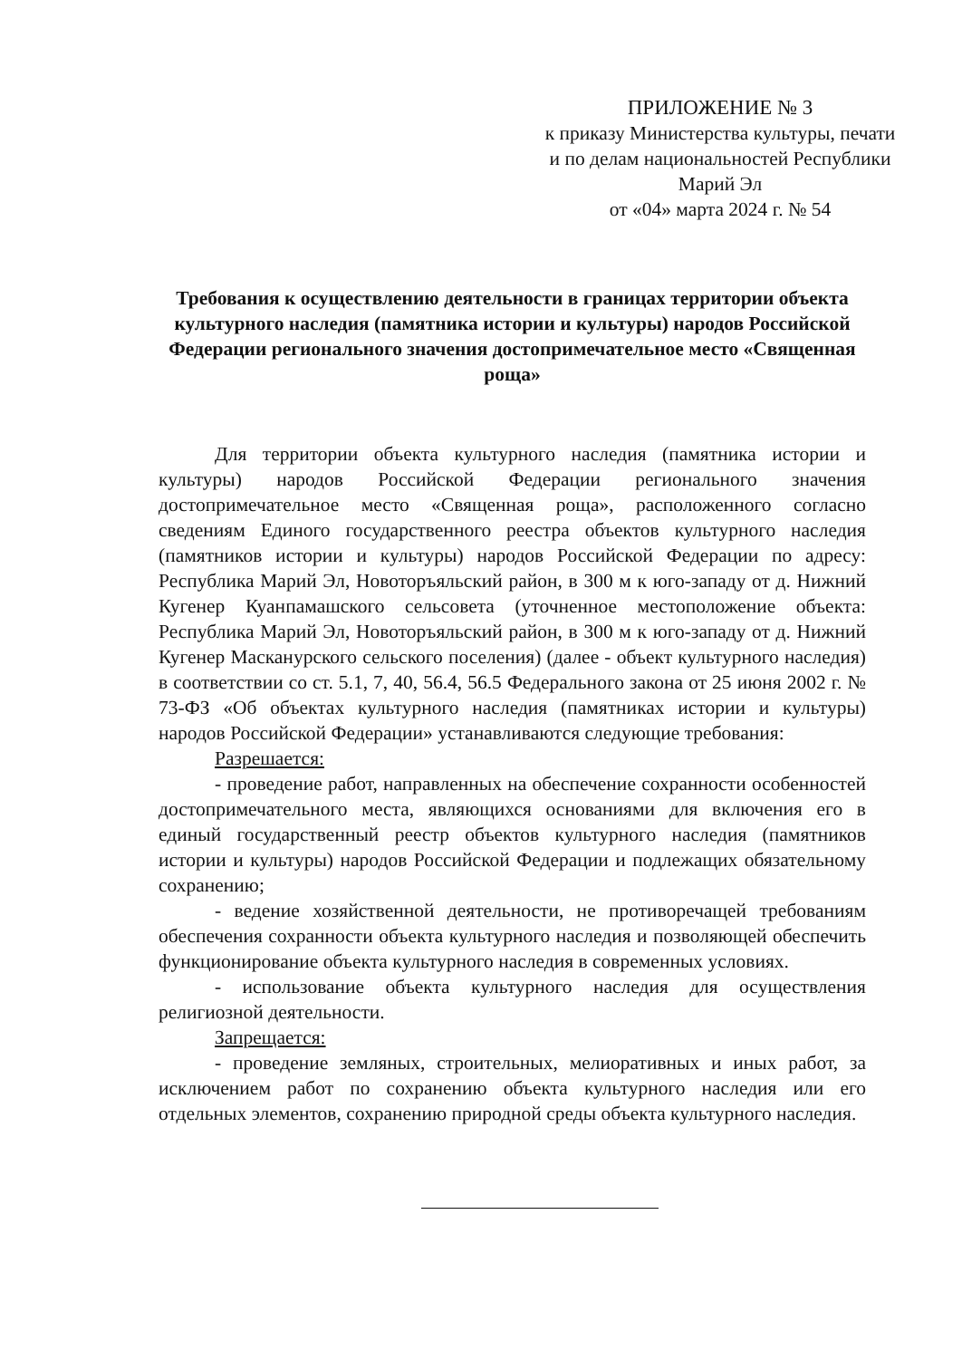ПРИЛОЖЕНИЕ № 3
к приказу Министерства культуры, печати и по делам национальностей Республики Марий Эл
от «04» марта 2024 г. № 54
Требования к осуществлению деятельности в границах территории объекта культурного наследия (памятника истории и культуры) народов Российской Федерации регионального значения достопримечательное место «Священная роща»
Для территории объекта культурного наследия (памятника истории и культуры) народов Российской Федерации регионального значения достопримечательное место «Священная роща», расположенного согласно сведениям Единого государственного реестра объектов культурного наследия (памятников истории и культуры) народов Российской Федерации по адресу: Республика Марий Эл, Новоторъяльский район, в 300 м к юго-западу от д. Нижний Кугенер Куанпамашского сельсовета (уточненное местоположение объекта: Республика Марий Эл, Новоторъяльский район, в 300 м к юго-западу от д. Нижний Кугенер Масканурского сельского поселения) (далее - объект культурного наследия) в соответствии со ст. 5.1, 7, 40, 56.4, 56.5 Федерального закона от 25 июня 2002 г. № 73-ФЗ «Об объектах культурного наследия (памятниках истории и культуры) народов Российской Федерации» устанавливаются следующие требования:
Разрешается:
- проведение работ, направленных на обеспечение сохранности особенностей достопримечательного места, являющихся основаниями для включения его в единый государственный реестр объектов культурного наследия (памятников истории и культуры) народов Российской Федерации и подлежащих обязательному сохранению;
- ведение хозяйственной деятельности, не противоречащей требованиям обеспечения сохранности объекта культурного наследия и позволяющей обеспечить функционирование объекта культурного наследия в современных условиях.
- использование объекта культурного наследия для осуществления религиозной деятельности.
Запрещается:
- проведение земляных, строительных, мелиоративных и иных работ, за исключением работ по сохранению объекта культурного наследия или его отдельных элементов, сохранению природной среды объекта культурного наследия.